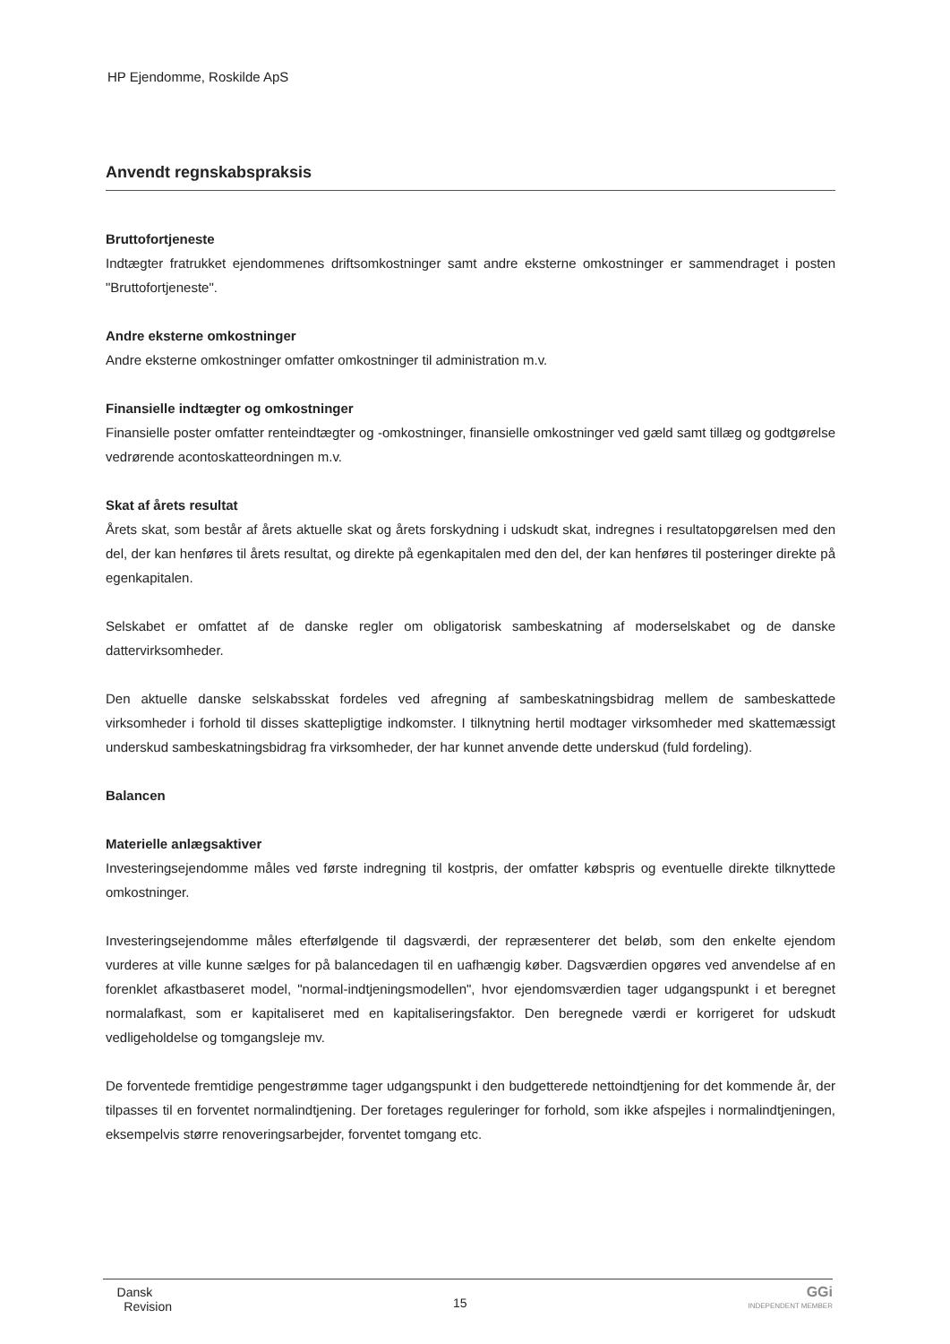HP Ejendomme, Roskilde ApS
Anvendt regnskabspraksis
Bruttofortjeneste
Indtægter fratrukket ejendommenes driftsomkostninger samt andre eksterne omkostninger er sammendraget i posten "Bruttofortjeneste".
Andre eksterne omkostninger
Andre eksterne omkostninger omfatter omkostninger til administration m.v.
Finansielle indtægter og omkostninger
Finansielle poster omfatter renteindtægter og -omkostninger, finansielle omkostninger ved gæld samt tillæg og godtgørelse vedrørende acontoskatteordningen m.v.
Skat af årets resultat
Årets skat, som består af årets aktuelle skat og årets forskydning i udskudt skat, indregnes i resultatopgørelsen med den del, der kan henføres til årets resultat, og direkte på egenkapitalen med den del, der kan henføres til posteringer direkte på egenkapitalen.
Selskabet er omfattet af de danske regler om obligatorisk sambeskatning af moderselskabet og de danske dattervirksomheder.
Den aktuelle danske selskabsskat fordeles ved afregning af sambeskatningsbidrag mellem de sambeskattede virksomheder i forhold til disses skattepligtige indkomster. I tilknytning hertil modtager virksomheder med skattemæssigt underskud sambeskatningsbidrag fra virksomheder, der har kunnet anvende dette underskud (fuld fordeling).
Balancen
Materielle anlægsaktiver
Investeringsejendomme måles ved første indregning til kostpris, der omfatter købspris og eventuelle direkte tilknyttede omkostninger.
Investeringsejendomme måles efterfølgende til dagsværdi, der repræsenterer det beløb, som den enkelte ejendom vurderes at ville kunne sælges for på balancedagen til en uafhængig køber. Dagsværdien opgøres ved anvendelse af en forenklet afkastbaseret model, "normal-indtjeningsmodellen", hvor ejendomsværdien tager udgangspunkt i et beregnet normalafkast, som er kapitaliseret med en kapitaliseringsfaktor. Den beregnede værdi er korrigeret for udskudt vedligeholdelse og tomgangsleje mv.
De forventede fremtidige pengestrømme tager udgangspunkt i den budgetterede nettoindtjening for det kommende år, der tilpasses til en forventet normalindtjening. Der foretages reguleringer for forhold, som ikke afspejles i normalindtjeningen, eksempelvis større renoveringsarbejder, forventet tomgang etc.
Dansk
Revision
15
GGi
INDEPENDENT MEMBER